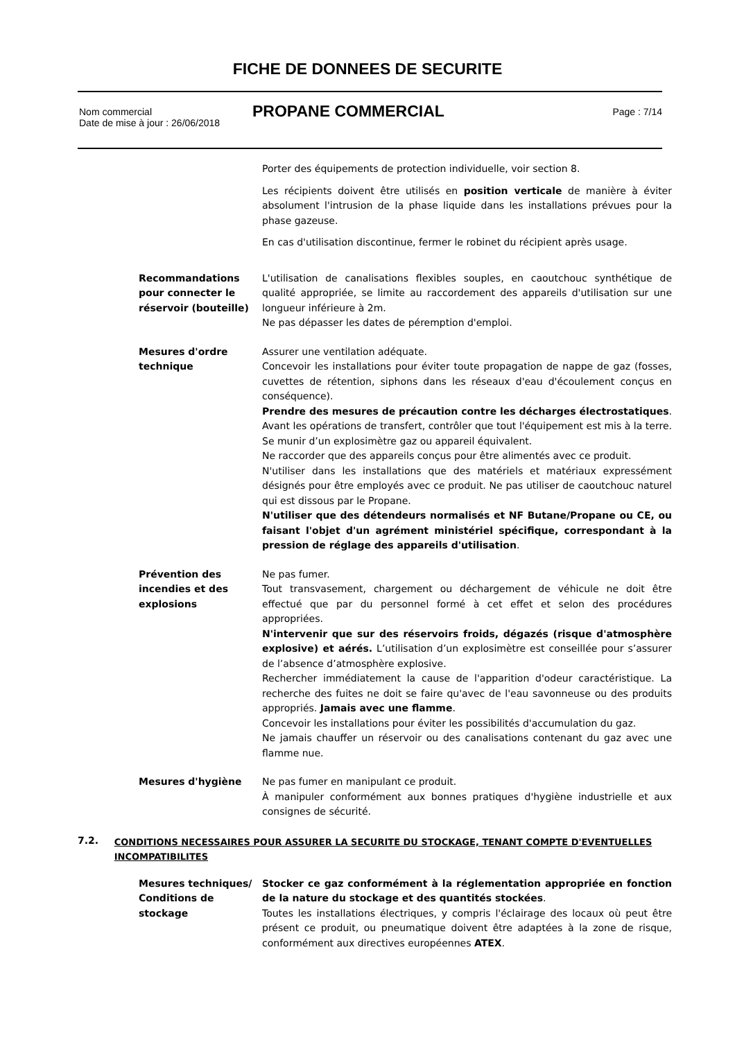FICHE DE DONNEES DE SECURITE
Nom commercial
Date de mise à jour : 26/06/2018
PROPANE COMMERCIAL
Page : 7/14
Porter des équipements de protection individuelle, voir section 8.
Les récipients doivent être utilisés en position verticale de manière à éviter absolument l'intrusion de la phase liquide dans les installations prévues pour la phase gazeuse.
En cas d'utilisation discontinue, fermer le robinet du récipient après usage.
Recommandations pour connecter le réservoir (bouteille)
L'utilisation de canalisations flexibles souples, en caoutchouc synthétique de qualité appropriée, se limite au raccordement des appareils d'utilisation sur une longueur inférieure à 2m.
Ne pas dépasser les dates de péremption d'emploi.
Mesures d'ordre technique
Assurer une ventilation adéquate.
Concevoir les installations pour éviter toute propagation de nappe de gaz (fosses, cuvettes de rétention, siphons dans les réseaux d'eau d'écoulement conçus en conséquence).
Prendre des mesures de précaution contre les décharges électrostatiques. Avant les opérations de transfert, contrôler que tout l'équipement est mis à la terre. Se munir d’un explosimètre gaz ou appareil équivalent.
Ne raccorder que des appareils conçus pour être alimentés avec ce produit.
N'utiliser dans les installations que des matériels et matériaux expressément désignés pour être employés avec ce produit. Ne pas utiliser de caoutchouc naturel qui est dissous par le Propane.
N'utiliser que des détendeurs normalisés et NF Butane/Propane ou CE, ou faisant l'objet d'un agrément ministériel spécifique, correspondant à la pression de réglage des appareils d'utilisation.
Prévention des incendies et des explosions
Ne pas fumer.
Tout transvasement, chargement ou déchargement de véhicule ne doit être effectué que par du personnel formé à cet effet et selon des procédures appropriées.
N'intervenir que sur des réservoirs froids, dégazés (risque d'atmosphère explosive) et aérés. L’utilisation d’un explosimètre est conseillée pour s’assurer de l’absence d’atmosphère explosive.
Rechercher immédiatement la cause de l'apparition d'odeur caractéristique. La recherche des fuites ne doit se faire qu'avec de l'eau savonneuse ou des produits appropriés. Jamais avec une flamme.
Concevoir les installations pour éviter les possibilités d'accumulation du gaz.
Ne jamais chauffer un réservoir ou des canalisations contenant du gaz avec une flamme nue.
Mesures d'hygiène Ne pas fumer en manipulant ce produit.
À manipuler conformément aux bonnes pratiques d'hygiène industrielle et aux consignes de sécurité.
7.2. CONDITIONS NECESSAIRES POUR ASSURER LA SECURITE DU STOCKAGE, TENANT COMPTE D'EVENTUELLES INCOMPATIBILITES
Mesures techniques/ Conditions de stockage
Stocker ce gaz conformément à la réglementation appropriée en fonction de la nature du stockage et des quantités stockées.
Toutes les installations électriques, y compris l'éclairage des locaux où peut être présent ce produit, ou pneumatique doivent être adaptées à la zone de risque, conformément aux directives européennes ATEX.